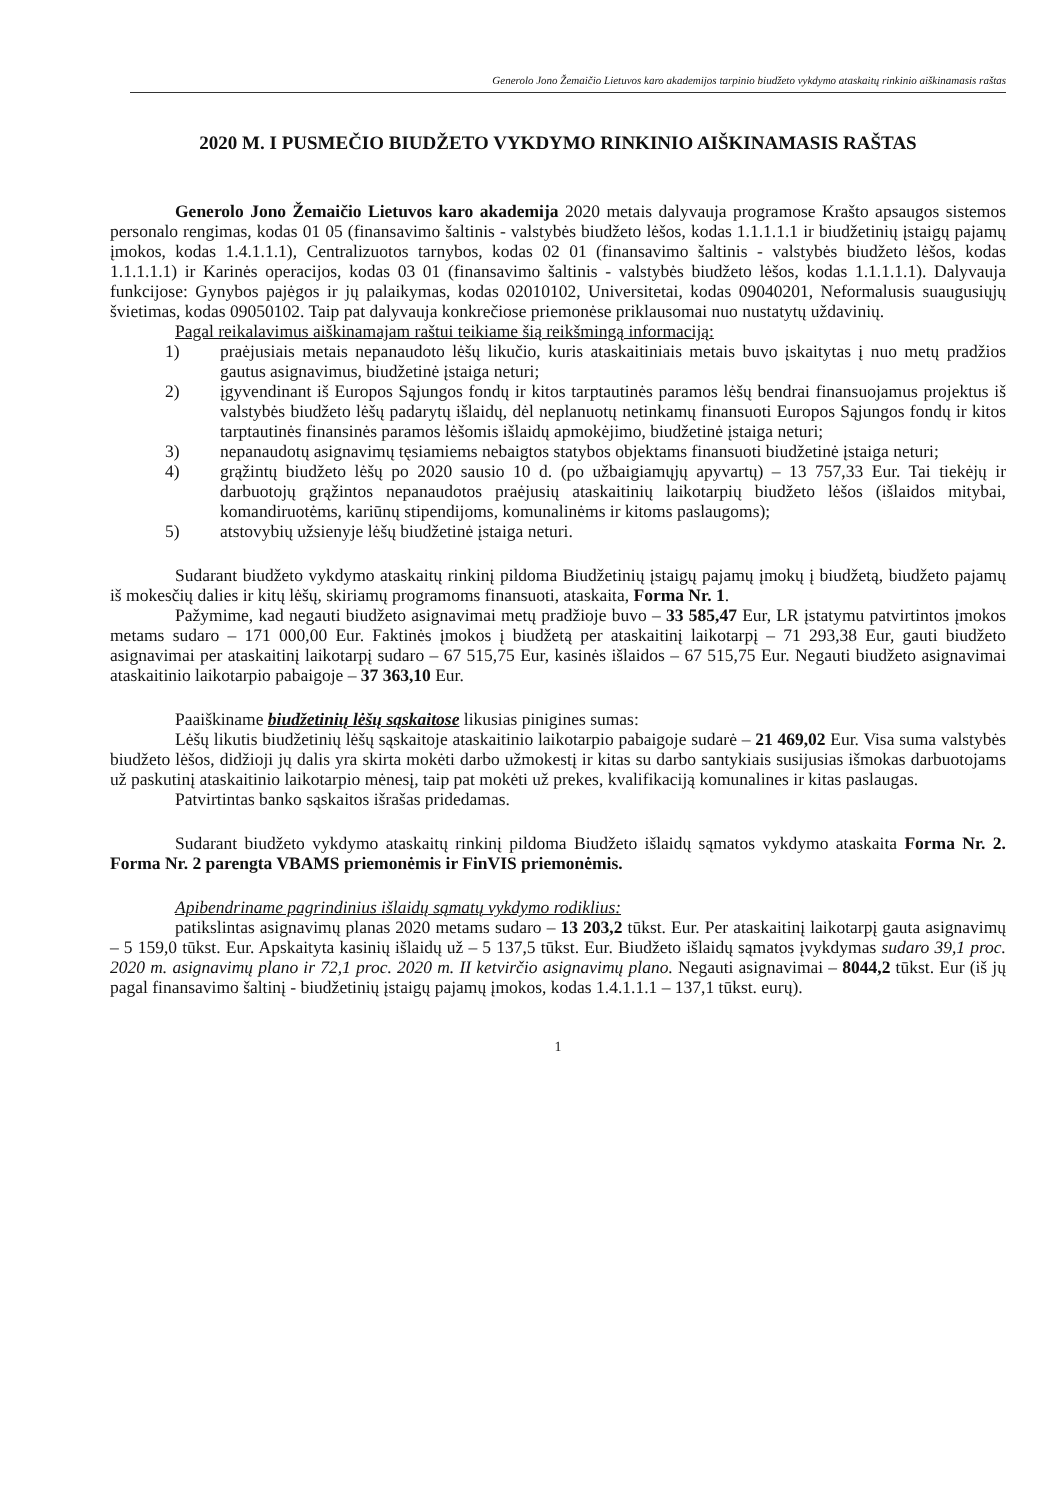Generolo Jono Žemaičio Lietuvos karo akademijos tarpinio biudžeto vykdymo ataskaitų rinkinio aiškinamasis raštas
2020 M. I PUSMEČIO BIUDŽETO VYKDYMO RINKINIO AIŠKINAMASIS RAŠTAS
Generolo Jono Žemaičio Lietuvos karo akademija 2020 metais dalyvauja programose Krašto apsaugos sistemos personalo rengimas, kodas 01 05 (finansavimo šaltinis - valstybės biudžeto lėšos, kodas 1.1.1.1.1 ir biudžetinių įstaigų pajamų įmokos, kodas 1.4.1.1.1), Centralizuotos tarnybos, kodas 02 01 (finansavimo šaltinis - valstybės biudžeto lėšos, kodas 1.1.1.1.1) ir Karinės operacijos, kodas 03 01 (finansavimo šaltinis - valstybės biudžeto lėšos, kodas 1.1.1.1.1). Dalyvauja funkcijose: Gynybos pajėgos ir jų palaikymas, kodas 02010102, Universitetai, kodas 09040201, Neformalusis suaugusiųjų švietimas, kodas 09050102. Taip pat dalyvauja konkrečiose priemonėse priklausomai nuo nustatytų uždavinių.
Pagal reikalavimus aiškinamajam raštui teikiame šią reikšmingą informaciją:
1) praėjusiais metais nepanaudoto lėšų likučio, kuris ataskaitiniais metais buvo įskaitytas į nuo metų pradžios gautus asignavimus, biudžetinė įstaiga neturi;
2) įgyvendinant iš Europos Sąjungos fondų ir kitos tarptautinės paramos lėšų bendrai finansuojamus projektus iš valstybės biudžeto lėšų padarytų išlaidų, dėl neplanuotų netinkamų finansuoti Europos Sąjungos fondų ir kitos tarptautinės finansinės paramos lėšomis išlaidų apmokėjimo, biudžetinė įstaiga neturi;
3) nepanaudotų asignavimų tęsiamiems nebaigtos statybos objektams finansuoti biudžetinė įstaiga neturi;
4) grąžintų biudžeto lėšų po 2020 sausio 10 d. (po užbaigiamųjų apyvartų) – 13 757,33 Eur. Tai tiekėjų ir darbuotojų grąžintos nepanaudotos praėjusių ataskaitinių laikotarpių biudžeto lėšos (išlaidos mitybai, komandiruotėms, kariūnų stipendijoms, komunalinėms ir kitoms paslaugoms);
5) atstovybių užsienyje lėšų biudžetinė įstaiga neturi.
Sudarant biudžeto vykdymo ataskaitų rinkinį pildoma Biudžetinių įstaigų pajamų įmokų į biudžetą, biudžeto pajamų iš mokesčių dalies ir kitų lėšų, skiriamų programoms finansuoti, ataskaita, Forma Nr. 1.
Pažymime, kad negauti biudžeto asignavimai metų pradžioje buvo – 33 585,47 Eur, LR įstatymu patvirtintos įmokos metams sudaro – 171 000,00 Eur. Faktinės įmokos į biudžetą per ataskaitinį laikotarpį – 71 293,38 Eur, gauti biudžeto asignavimai per ataskaitinį laikotarpį sudaro – 67 515,75 Eur, kasinės išlaidos – 67 515,75 Eur. Negauti biudžeto asignavimai ataskaitinio laikotarpio pabaigoje – 37 363,10 Eur.
Paaiškiname biudžetinių lėšų sąskaitose likusias pinigines sumas:
Lėšų likutis biudžetinių lėšų sąskaitoje ataskaitinio laikotarpio pabaigoje sudarė – 21 469,02 Eur. Visa suma valstybės biudžeto lėšos, didžioji jų dalis yra skirta mokėti darbo užmokestį ir kitas su darbo santykiais susijusias išmokas darbuotojams už paskutinį ataskaitinio laikotarpio mėnesį, taip pat mokėti už prekes, kvalifikaciją komunalines ir kitas paslaugas.
Patvirtintas banko sąskaitos išrašas pridedamas.
Sudarant biudžeto vykdymo ataskaitų rinkinį pildoma Biudžeto išlaidų sąmatos vykdymo ataskaita Forma Nr. 2. Forma Nr. 2 parengta VBAMS priemonėmis ir FinVIS priemonėmis.
Apibendriname pagrindinius išlaidų sąmatų vykdymo rodiklius:
patikslintas asignavimų planas 2020 metams sudaro – 13 203,2 tūkst. Eur. Per ataskaitinį laikotarpį gauta asignavimų – 5 159,0 tūkst. Eur. Apskaityta kasinių išlaidų už – 5 137,5 tūkst. Eur. Biudžeto išlaidų sąmatos įvykdymas sudaro 39,1 proc. 2020 m. asignavimų plano ir 72,1 proc. 2020 m. II ketvirčio asignavimų plano. Negauti asignavimai – 8044,2 tūkst. Eur (iš jų pagal finansavimo šaltinį - biudžetinių įstaigų pajamų įmokos, kodas 1.4.1.1.1 – 137,1 tūkst. eurų).
1